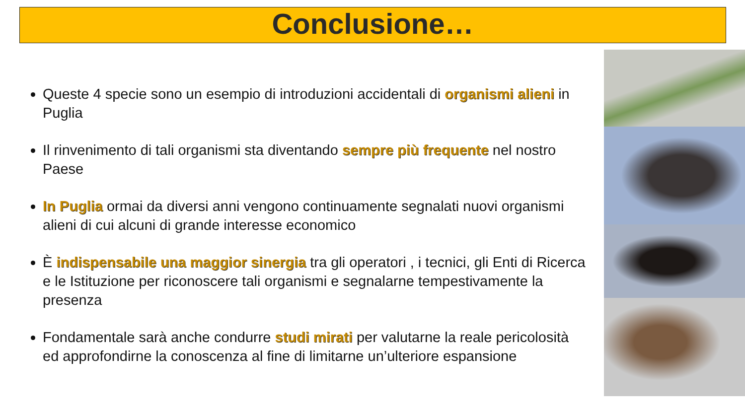Conclusione…
Queste 4 specie sono un esempio di introduzioni accidentali di organismi alieni in Puglia
Il rinvenimento di tali organismi sta diventando sempre più frequente nel nostro Paese
In Puglia ormai da diversi anni vengono continuamente segnalati nuovi organismi alieni di cui alcuni di grande interesse economico
È indispensabile una maggior sinergia tra gli operatori , i tecnici, gli Enti di Ricerca e le Istituzione per riconoscere tali organismi e segnalarne tempestivamente la presenza
Fondamentale sarà anche condurre studi mirati per valutarne la reale pericolosità ed approfondirne la conoscenza al fine di limitarne un’ulteriore espansione